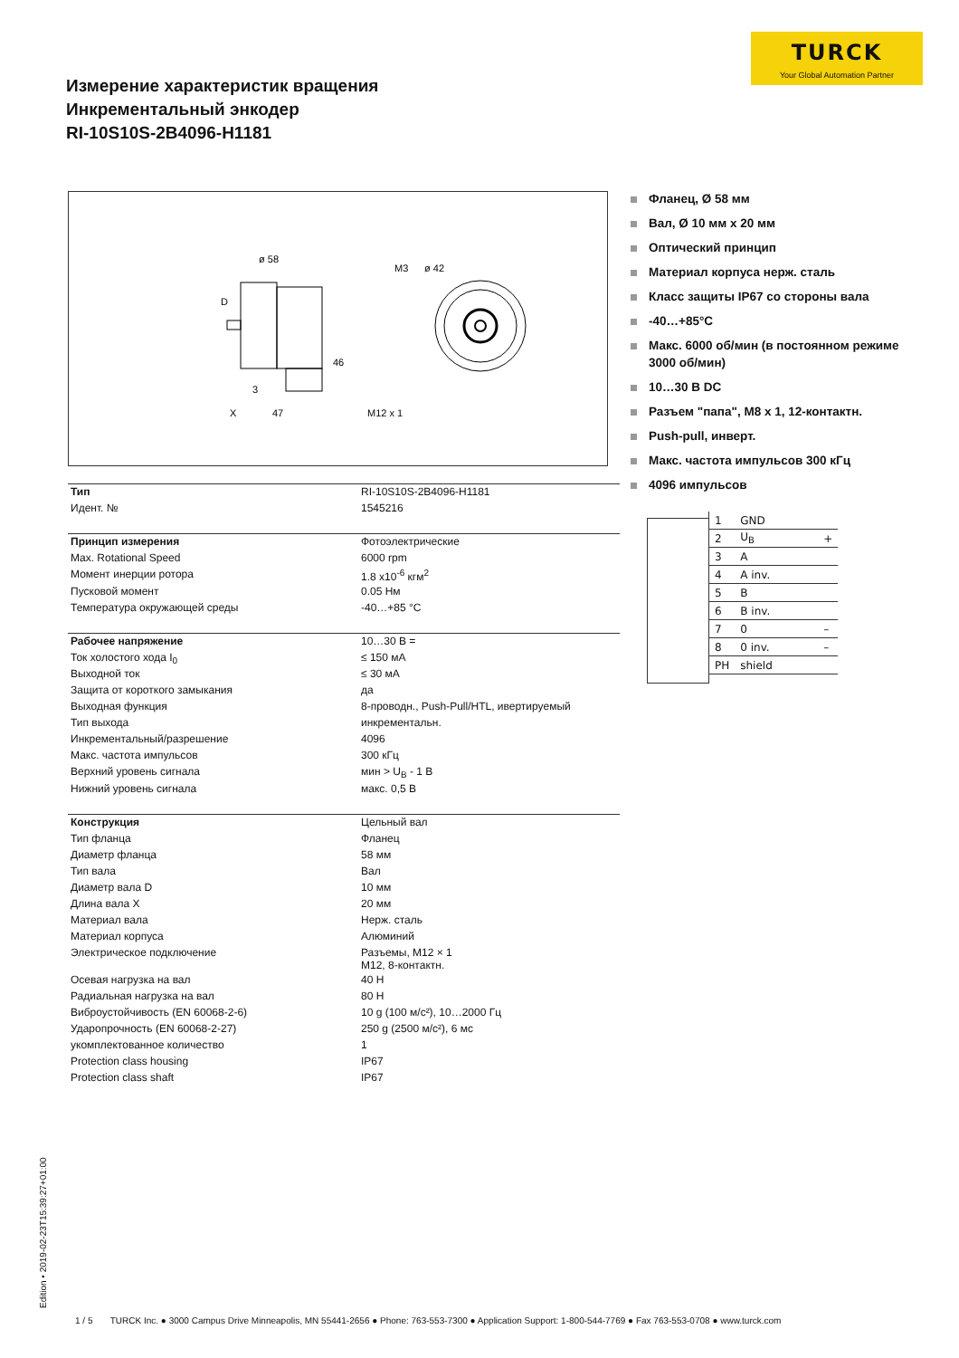TURCK
Your Global Automation Partner
Измерение характеристик вращения
Инкрементальный энкодер
RI-10S10S-2B4096-H1181
ø 58
M3
ø 42
D
46
3
X
47
M12 x 1
Фланец, Ø 58 мм
Вал, Ø 10 мм x 20 мм
Оптический принцип
Материал корпуса нерж. сталь
Класс защиты IP67 со стороны вала
-40…+85°C
Макс. 6000 об/мин (в постоянном режиме 3000 об/мин)
10…30 В DC
Разъем "папа", M8 x 1, 12-контактн.
Push-pull, инверт.
Макс. частота импульсов 300 кГц
4096 импульсов
| 1 | GND | |
| 2 | U<sub>B</sub> | + |
| 3 | A | |
| 4 | A inv. | |
| 5 | B | |
| 6 | B inv. | |
| 7 | 0 | – |
| 8 | 0 inv. | – |
| PH | shield | |
| Тип | RI-10S10S-2B4096-H1181 |
| Идент. № | 1545216 |
| Принцип измерения | Фотоэлектрические |
| Max. Rotational Speed | 6000 rpm |
| Момент инерции ротора | 1.8 x10<sup>-6</sup> кгм<sup>2</sup> |
| Пусковой момент | 0.05 Нм |
| Температура окружающей среды | -40…+85 °C |
| Рабочее напряжение | 10…30 В = |
| Ток холостого хода I<sub>0</sub> | ≤ 150 мА |
| Выходной ток | ≤ 30 мА |
| Защита от короткого замыкания | да |
| Выходная функция | 8-проводн., Push-Pull/HTL, ивертируемый |
| Тип выхода | инкрементальн. |
| Инкрементальный/разрешение | 4096 |
| Макс. частота импульсов | 300 кГц |
| Верхний уровень сигнала | мин > U<sub>B</sub> - 1 В |
| Нижний уровень сигнала | макс. 0,5 В |
| Конструкция | Цельный вал |
| Тип фланца | Фланец |
| Диаметр фланца | 58 мм |
| Тип вала | Вал |
| Диаметр вала D | 10 мм |
| Длина вала X | 20 мм |
| Материал вала | Нерж. сталь |
| Материал корпуса | Алюминий |
| Электрическое подключение | Разъемы, M12 × 1 M12, 8-контактн. |
| Осевая нагрузка на вал | 40 Н |
| Радиальная нагрузка на вал | 80 Н |
| Виброустойчивость (EN 60068-2-6) | 10 g (100 м/с²), 10…2000 Гц |
| Ударопрочность (EN 60068-2-27) | 250 g (2500 м/с²), 6 мс |
| укомплектованное количество | 1 |
| Protection class housing | IP67 |
| Protection class shaft | IP67 |
Edition • 2019-02-23T15:39:27+01:00
1 / 5 TURCK Inc. ● 3000 Campus Drive Minneapolis, MN 55441-2656 ● Phone: 763-553-7300 ● Application Support: 1-800-544-7769 ● Fax 763-553-0708 ● www.turck.com